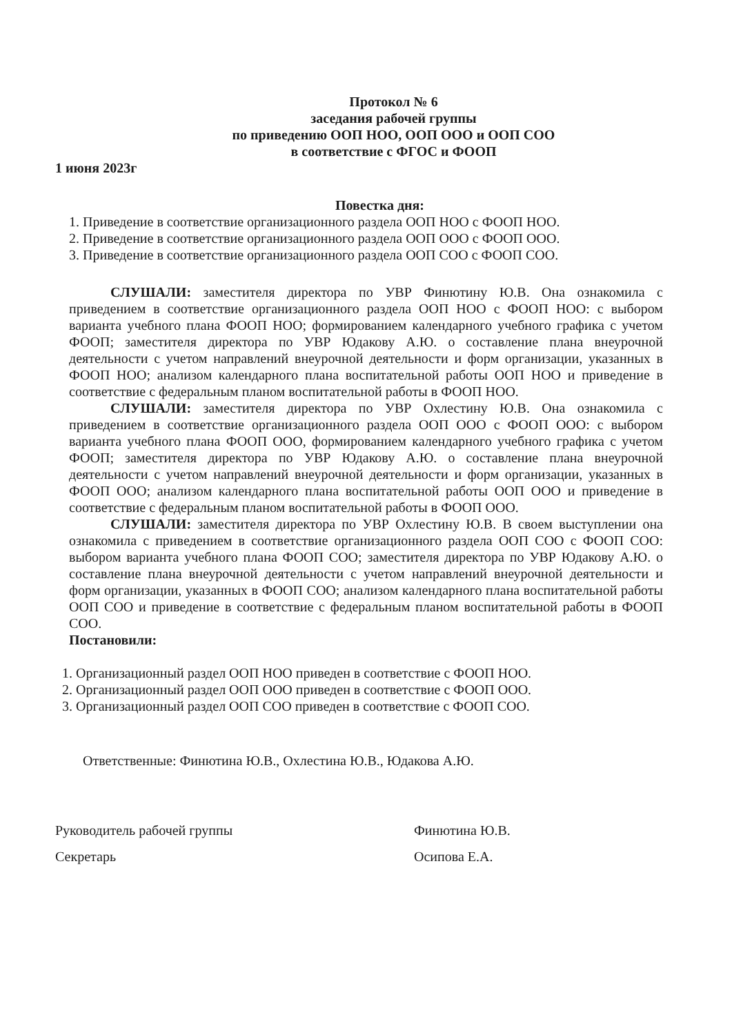Протокол № 6
заседания рабочей группы
по приведению ООП НОО, ООП ООО и ООП СОО
в соответствие с ФГОС и ФООП
1 июня 2023г
Повестка дня:
1. Приведение в соответствие организационного раздела ООП НОО с ФООП НОО.
2. Приведение в соответствие организационного раздела ООП ООО с ФООП ООО.
3. Приведение в соответствие организационного раздела ООП СОО с ФООП СОО.
СЛУШАЛИ: заместителя директора по УВР Финютину Ю.В. Она ознакомила с приведением в соответствие организационного раздела ООП НОО с ФООП НОО: с выбором варианта учебного плана ФООП НОО; формированием календарного учебного графика с учетом ФООП; заместителя директора по УВР Юдакову А.Ю. о составление плана внеурочной деятельности с учетом направлений внеурочной деятельности и форм организации, указанных в ФООП НОО; анализом календарного плана воспитательной работы ООП НОО и приведение в соответствие с федеральным планом воспитательной работы в ФООП НОО.
СЛУШАЛИ: заместителя директора по УВР Охлестину Ю.В. Она ознакомила с приведением в соответствие организационного раздела ООП ООО с ФООП ООО: с выбором варианта учебного плана ФООП ООО, формированием календарного учебного графика с учетом ФООП; заместителя директора по УВР Юдакову А.Ю. о составление плана внеурочной деятельности с учетом направлений внеурочной деятельности и форм организации, указанных в ФООП ООО; анализом календарного плана воспитательной работы ООП ООО и приведение в соответствие с федеральным планом воспитательной работы в ФООП ООО.
СЛУШАЛИ: заместителя директора по УВР Охлестину Ю.В. В своем выступлении она ознакомила с приведением в соответствие организационного раздела ООП СОО с ФООП СОО: выбором варианта учебного плана ФООП СОО; заместителя директора по УВР Юдакову А.Ю. о составление плана внеурочной деятельности с учетом направлений внеурочной деятельности и форм организации, указанных в ФООП СОО; анализом календарного плана воспитательной работы ООП СОО и приведение в соответствие с федеральным планом воспитательной работы в ФООП СОО.
Постановили:
1. Организационный раздел ООП НОО приведен в соответствие с ФООП НОО.
2. Организационный раздел ООП ООО приведен в соответствие с ФООП ООО.
3. Организационный раздел ООП СОО приведен в соответствие с ФООП СОО.
Ответственные: Финютина Ю.В., Охлестина Ю.В., Юдакова А.Ю.
Руководитель рабочей группы
Секретарь
Финютина Ю.В.
Осипова Е.А.